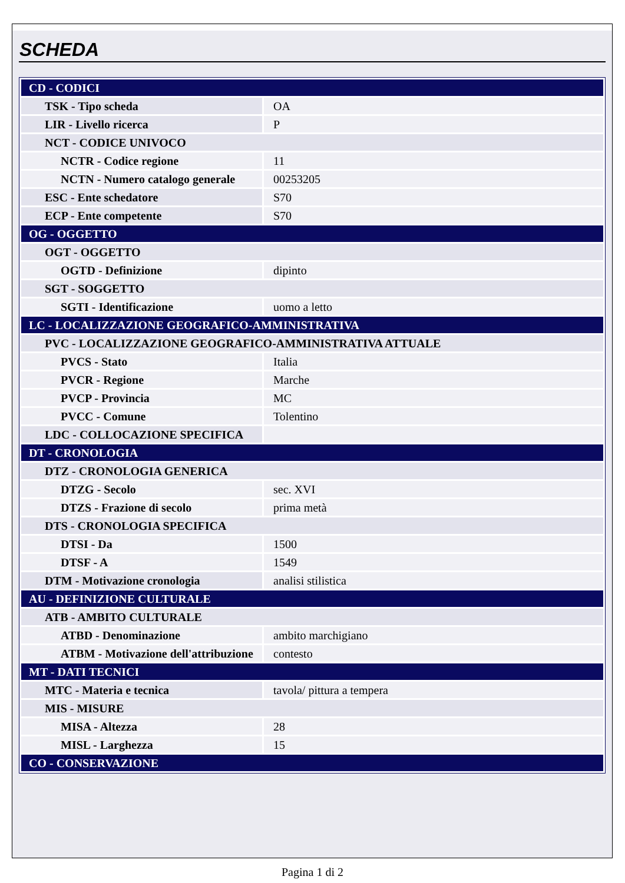SCHEDA
| CD - CODICI | |
| TSK - Tipo scheda | OA |
| LIR - Livello ricerca | P |
| NCT - CODICE UNIVOCO | |
| NCTR - Codice regione | 11 |
| NCTN - Numero catalogo generale | 00253205 |
| ESC - Ente schedatore | S70 |
| ECP - Ente competente | S70 |
| OG - OGGETTO | |
| OGT - OGGETTO | |
| OGTD - Definizione | dipinto |
| SGT - SOGGETTO | |
| SGTI - Identificazione | uomo a letto |
| LC - LOCALIZZAZIONE GEOGRAFICO-AMMINISTRATIVA | |
| PVC - LOCALIZZAZIONE GEOGRAFICO-AMMINISTRATIVA ATTUALE | |
| PVCS - Stato | Italia |
| PVCR - Regione | Marche |
| PVCP - Provincia | MC |
| PVCC - Comune | Tolentino |
| LDC - COLLOCAZIONE SPECIFICA | |
| DT - CRONOLOGIA | |
| DTZ - CRONOLOGIA GENERICA | |
| DTZG - Secolo | sec. XVI |
| DTZS - Frazione di secolo | prima metà |
| DTS - CRONOLOGIA SPECIFICA | |
| DTSI - Da | 1500 |
| DTSF - A | 1549 |
| DTM - Motivazione cronologia | analisi stilistica |
| AU - DEFINIZIONE CULTURALE | |
| ATB - AMBITO CULTURALE | |
| ATBD - Denominazione | ambito marchigiano |
| ATBM - Motivazione dell'attribuzione | contesto |
| MT - DATI TECNICI | |
| MTC - Materia e tecnica | tavola/ pittura a tempera |
| MIS - MISURE | |
| MISA - Altezza | 28 |
| MISL - Larghezza | 15 |
| CO - CONSERVAZIONE | |
Pagina 1 di 2